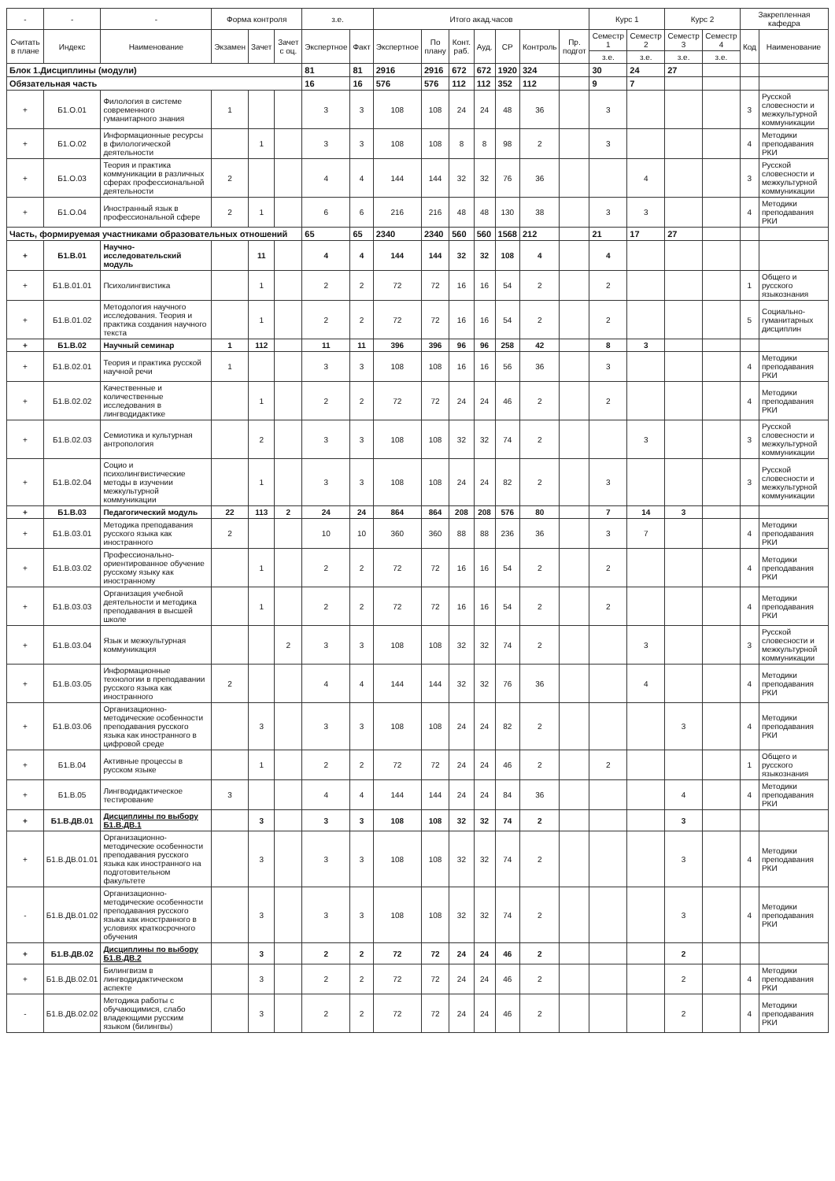| - | - | - | Форма контроля | | | з.е. | | Итого акад.часов | | | | | | | Курс 1 | | Курс 2 | | Закрепленная кафедра | |
| --- | --- | --- | --- | --- | --- | --- | --- | --- | --- | --- | --- | --- | --- | --- | --- | --- | --- | --- | --- | --- |
| Считать в плане | Индекс | Наименование | Экзамен | Зачет | Зачет с оц. | Экспертное | Факт | Экспертное | По плану | Конт. раб. | Ауд. | СР | Контроль | Пр. подгот | Семестр 1 | Семестр 2 | Семестр 3 | Семестр 4 | Код | Наименование |
| | | | | | | | | | | | | | | | з.е. | з.е. | з.е. | з.е. | | |
| Блок 1.Дисциплины (модули) | | | | | | 81 | 81 | 2916 | 2916 | 672 | 672 | 1920 | 324 | | 30 | 24 | 27 | | | |
| Обязательная часть | | | | | | 16 | 16 | 576 | 576 | 112 | 112 | 352 | 112 | | 9 | 7 | | | | |
| + | Б1.О.01 | Филология в системе современного гуманитарного знания | 1 | | | 3 | 3 | 108 | 108 | 24 | 24 | 48 | 36 | | 3 | | | | 3 | Русской словесности и межкультурной коммуникации |
| + | Б1.О.02 | Информационные ресурсы в филологической деятельности | | 1 | | 3 | 3 | 108 | 108 | 8 | 8 | 98 | 2 | | 3 | | | | 4 | Методики преподавания РКИ |
| + | Б1.О.03 | Теория и практика коммуникации в различных сферах профессиональной деятельности | 2 | | | 4 | 4 | 144 | 144 | 32 | 32 | 76 | 36 | | | 4 | | | 3 | Русской словесности и межкультурной коммуникации |
| + | Б1.О.04 | Иностранный язык в профессиональной сфере | 2 | 1 | | 6 | 6 | 216 | 216 | 48 | 48 | 130 | 38 | | 3 | 3 | | | 4 | Методики преподавания РКИ |
| Часть, формируемая участниками образовательных отношений | | | | | | 65 | 65 | 2340 | 2340 | 560 | 560 | 1568 | 212 | | 21 | 17 | 27 | | | |
| + | Б1.В.01 | Научно-исследовательский модуль | | 11 | | 4 | 4 | 144 | 144 | 32 | 32 | 108 | 4 | | 4 | | | | | |
| + | Б1.В.01.01 | Психолингвистика | | 1 | | 2 | 2 | 72 | 72 | 16 | 16 | 54 | 2 | | 2 | | | | 1 | Общего и русского языкознания |
| + | Б1.В.01.02 | Методология научного исследования. Теория и практика создания научного текста | | 1 | | 2 | 2 | 72 | 72 | 16 | 16 | 54 | 2 | | 2 | | | | 5 | Социально-гуманитарных дисциплин |
| + | Б1.В.02 | Научный семинар | 1 | 112 | | 11 | 11 | 396 | 396 | 96 | 96 | 258 | 42 | | 8 | 3 | | | | |
| + | Б1.В.02.01 | Теория и практика русской научной речи | 1 | | | 3 | 3 | 108 | 108 | 16 | 16 | 56 | 36 | | 3 | | | | 4 | Методики преподавания РКИ |
| + | Б1.В.02.02 | Качественные и количественные исследования в лингводидактике | | 1 | | 2 | 2 | 72 | 72 | 24 | 24 | 46 | 2 | | 2 | | | | 4 | Методики преподавания РКИ |
| + | Б1.В.02.03 | Семиотика и культурная антропология | | 2 | | 3 | 3 | 108 | 108 | 32 | 32 | 74 | 2 | | | 3 | | | 3 | Русской словесности и межкультурной коммуникации |
| + | Б1.В.02.04 | Социо и психолингвистические методы в изучении межкультурной коммуникации | | 1 | | 3 | 3 | 108 | 108 | 24 | 24 | 82 | 2 | | 3 | | | | 3 | Русской словесности и межкультурной коммуникации |
| + | Б1.В.03 | Педагогический модуль | 22 | 113 | 2 | 24 | 24 | 864 | 864 | 208 | 208 | 576 | 80 | | 7 | 14 | 3 | | | |
| + | Б1.В.03.01 | Методика преподавания русского языка как иностранного | 2 | | | 10 | 10 | 360 | 360 | 88 | 88 | 236 | 36 | | 3 | 7 | | | 4 | Методики преподавания РКИ |
| + | Б1.В.03.02 | Профессионально-ориентированное обучение русскому языку как иностранному | | 1 | | 2 | 2 | 72 | 72 | 16 | 16 | 54 | 2 | | 2 | | | | 4 | Методики преподавания РКИ |
| + | Б1.В.03.03 | Организация учебной деятельности и методика преподавания в высшей школе | | 1 | | 2 | 2 | 72 | 72 | 16 | 16 | 54 | 2 | | 2 | | | | 4 | Методики преподавания РКИ |
| + | Б1.В.03.04 | Язык и межкультурная коммуникация | | | 2 | 3 | 3 | 108 | 108 | 32 | 32 | 74 | 2 | | | 3 | | | 3 | Русской словесности и межкультурной коммуникации |
| + | Б1.В.03.05 | Информационные технологии в преподавании русского языка как иностранного | 2 | | | 4 | 4 | 144 | 144 | 32 | 32 | 76 | 36 | | | 4 | | | 4 | Методики преподавания РКИ |
| + | Б1.В.03.06 | Организационно-методические особенности преподавания русского языка как иностранного в цифровой среде | | 3 | | 3 | 3 | 108 | 108 | 24 | 24 | 82 | 2 | | | | 3 | | 4 | Методики преподавания РКИ |
| + | Б1.В.04 | Активные процессы в русском языке | | 1 | | 2 | 2 | 72 | 72 | 24 | 24 | 46 | 2 | | 2 | | | | 1 | Общего и русского языкознания |
| + | Б1.В.05 | Лингводидактическое тестирование | 3 | | | 4 | 4 | 144 | 144 | 24 | 24 | 84 | 36 | | | | 4 | | 4 | Методики преподавания РКИ |
| + | Б1.В.ДВ.01 | Дисциплины по выбору Б1.В.ДВ.1 | | 3 | | 3 | 3 | 108 | 108 | 32 | 32 | 74 | 2 | | | | 3 | | | |
| + | Б1.В.ДВ.01.01 | Организационно-методические особенности преподавания русского языка как иностранного на подготовительном факультете | | 3 | | 3 | 3 | 108 | 108 | 32 | 32 | 74 | 2 | | | | 3 | | 4 | Методики преподавания РКИ |
| - | Б1.В.ДВ.01.02 | Организационно-методические особенности преподавания русского языка как иностранного в условиях краткосрочного обучения | | 3 | | 3 | 3 | 108 | 108 | 32 | 32 | 74 | 2 | | | | 3 | | 4 | Методики преподавания РКИ |
| + | Б1.В.ДВ.02 | Дисциплины по выбору Б1.В.ДВ.2 | | 3 | | 2 | 2 | 72 | 72 | 24 | 24 | 46 | 2 | | | | 2 | | | |
| + | Б1.В.ДВ.02.01 | Билингвизм в лингводидактическом аспекте | | 3 | | 2 | 2 | 72 | 72 | 24 | 24 | 46 | 2 | | | | 2 | | 4 | Методики преподавания РКИ |
| - | Б1.В.ДВ.02.02 | Методика работы с обучающимися, слабо владеющими русским языком (билингвы) | | 3 | | 2 | 2 | 72 | 72 | 24 | 24 | 46 | 2 | | | | 2 | | 4 | Методики преподавания РКИ |